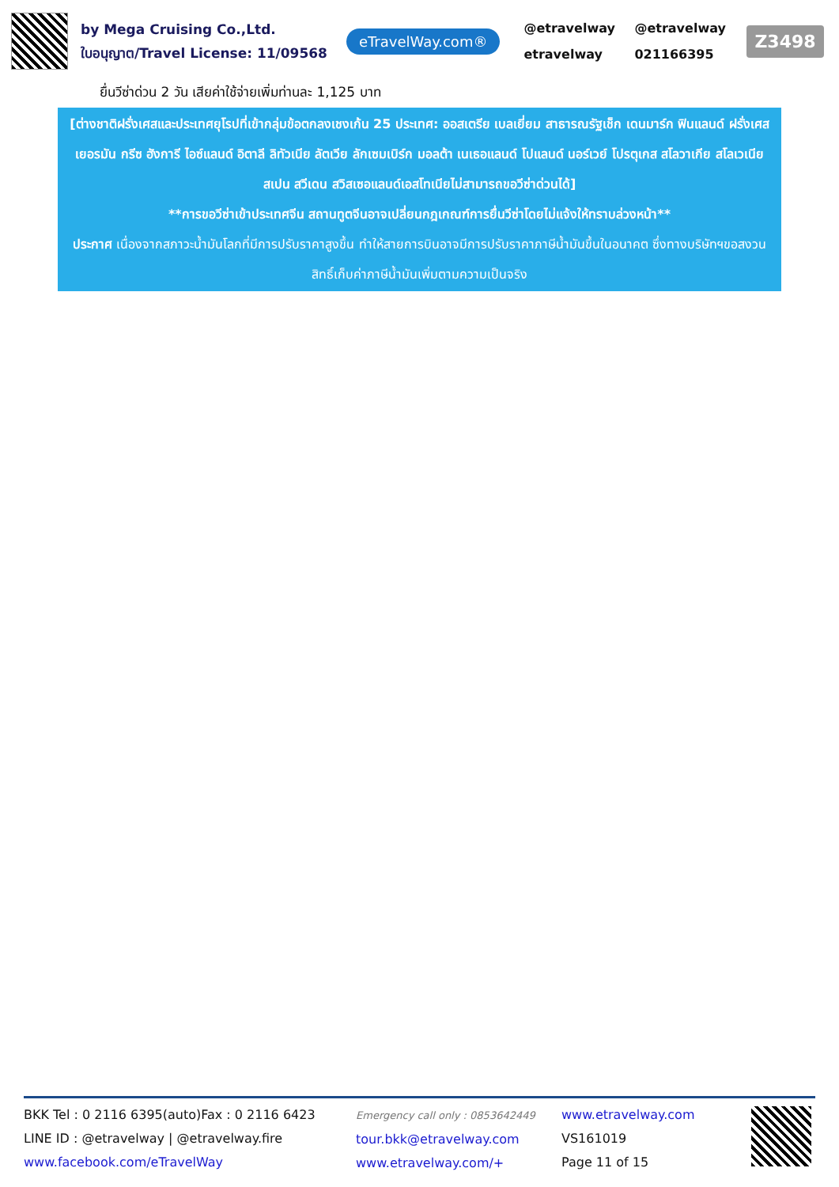by Mega Cruising Co.,Ltd.
ใบอนุญาต/Travel License: 11/09568
eTravelWay.com®
@etravelway @etravelway etravelway 021166395
Z3498
ยื่นวีซ่าด่วน 2 วัน เสียค่าใช้จ่ายเพิ่มท่านละ 1,125 บาท
[ต่างชาติฝรั่งเศสและประเทศยุโรปที่เข้ากลุ่มข้อตกลงเชงเก้น 25 ประเทศ: ออสเตรีย เบลเยี่ยม สาธารณรัฐเช็ก เดนมาร์ก ฟินแลนด์ ฝรั่งเศส เยอรมัน กรีซ ฮังการี ไอซ์แลนด์ อิตาลี ลิทัวเนีย ลัตเวีย ลักเซมเบิร์ก มอลต้า เนเธอแลนด์ โปแลนด์ นอร์เวย์ โปรตุเกส สโลวาเกีย สโลเวเนีย สเปน สวีเดน สวิสเซอแลนด์เอสโทเนียไม่สามารถขอวีซ่าด่วนได้]
**การขอวีซ่าเข้าประเทศจีน สถานทูตจีนอาจเปลี่ยนกฎเกณฑ์การยื่นวีซ่าโดยไม่แจ้งให้ทราบล่วงหน้า**
ประกาศ เนื่องจากสภาวะน้ำมันโลกที่มีการปรับราคาสูงขึ้น ทำให้สายการบินอาจมีการปรับราคาภาษีน้ำมันขึ้นในอนาคต ซึ่งทางบริษัทฯขอสงวนสิทธิ์เก็บค่าภาษีน้ำมันเพิ่มตามความเป็นจริง
BKK Tel : 0 2116 6395(auto)Fax : 0 2116 6423
LINE ID : @etravelway | @etravelway.fire
www.facebook.com/eTravelWay
Emergency call only : 0853642449
tour.bkk@etravelway.com
www.etravelway.com/+
www.etravelway.com
VS161019
Page 11 of 15